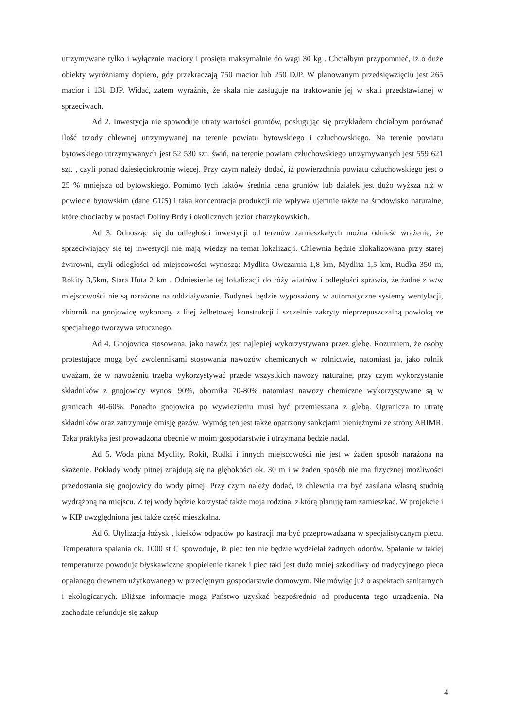utrzymywane tylko i wyłącznie maciory i prosięta maksymalnie do wagi 30 kg . Chciałbym przypomnieć, iż o duże obiekty wyróżniamy dopiero, gdy przekraczają 750 macior lub 250 DJP. W planowanym przedsięwzięciu jest 265 macior i 131 DJP. Widać, zatem wyraźnie, że skala nie zasługuje na traktowanie jej w skali przedstawianej w sprzeciwach.
Ad 2. Inwestycja nie spowoduje utraty wartości gruntów, posługując się przykładem chciałbym porównać ilość trzody chlewnej utrzymywanej na terenie powiatu bytowskiego i człuchowskiego. Na terenie powiatu bytowskiego utrzymywanych jest 52 530 szt. świń, na terenie powiatu człuchowskiego utrzymywanych jest 559 621 szt. , czyli ponad dziesięciokrotnie więcej. Przy czym należy dodać, iż powierzchnia powiatu człuchowskiego jest o 25 % mniejsza od bytowskiego. Pomimo tych faktów średnia cena gruntów lub działek jest dużo wyższa niż w powiecie bytowskim (dane GUS) i taka koncentracja produkcji nie wpływa ujemnie także na środowisko naturalne, które chociażby w postaci Doliny Brdy i okolicznych jezior charzykowskich.
Ad 3. Odnosząc się do odległości inwestycji od terenów zamieszkałych można odnieść wrażenie, że sprzeciwiający się tej inwestycji nie mają wiedzy na temat lokalizacji. Chlewnia będzie zlokalizowana przy starej żwirowni, czyli odległości od miejscowości wynoszą: Mydlita Owczarnia 1,8 km, Mydlita 1,5 km, Rudka 350 m, Rokity 3,5km, Stara Huta 2 km . Odniesienie tej lokalizacji do róży wiatrów i odległości sprawia, że żadne z w/w miejscowości nie są narażone na oddziaływanie. Budynek będzie wyposażony w automatyczne systemy wentylacji, zbiornik na gnojowicę wykonany z litej żelbetowej konstrukcji i szczelnie zakryty nieprzepuszczalną powłoką ze specjalnego tworzywa sztucznego.
Ad 4. Gnojowica stosowana, jako nawóz jest najlepiej wykorzystywana przez glebę. Rozumiem, że osoby protestujące mogą być zwolennikami stosowania nawozów chemicznych w rolnictwie, natomiast ja, jako rolnik uważam, że w nawożeniu trzeba wykorzystywać przede wszystkich nawozy naturalne, przy czym wykorzystanie składników z gnojowicy wynosi 90%, obornika 70-80% natomiast nawozy chemiczne wykorzystywane są w granicach 40-60%. Ponadto gnojowica po wywiezieniu musi być przemieszana z glebą. Ogranicza to utratę składników oraz zatrzymuje emisję gazów. Wymóg ten jest także opatrzony sankcjami pieniężnymi ze strony ARIMR. Taka praktyka jest prowadzona obecnie w moim gospodarstwie i utrzymana będzie nadal.
Ad 5. Woda pitna Mydlity, Rokit, Rudki i innych miejscowości nie jest w żaden sposób narażona na skażenie. Pokłady wody pitnej znajdują się na głębokości ok. 30 m i w żaden sposób nie ma fizycznej możliwości przedostania się gnojowicy do wody pitnej. Przy czym należy dodać, iż chlewnia ma być zasilana własną studnią wydrążoną na miejscu. Z tej wody będzie korzystać także moja rodzina, z którą planuję tam zamieszkać. W projekcie i w KIP uwzględniona jest także część mieszkalna.
Ad 6. Utylizacja łożysk , kiełków odpadów po kastracji ma być przeprowadzana w specjalistycznym piecu. Temperatura spalania ok. 1000 st C spowoduje, iż piec ten nie będzie wydzielał żadnych odorów. Spalanie w takiej temperaturze powoduje błyskawiczne spopielenie tkanek i piec taki jest dużo mniej szkodliwy od tradycyjnego pieca opalanego drewnem użytkowanego w przeciętnym gospodarstwie domowym. Nie mówiąc już o aspektach sanitarnych i ekologicznych. Bliższe informacje mogą Państwo uzyskać bezpośrednio od producenta tego urządzenia. Na zachodzie refunduje się zakup
4